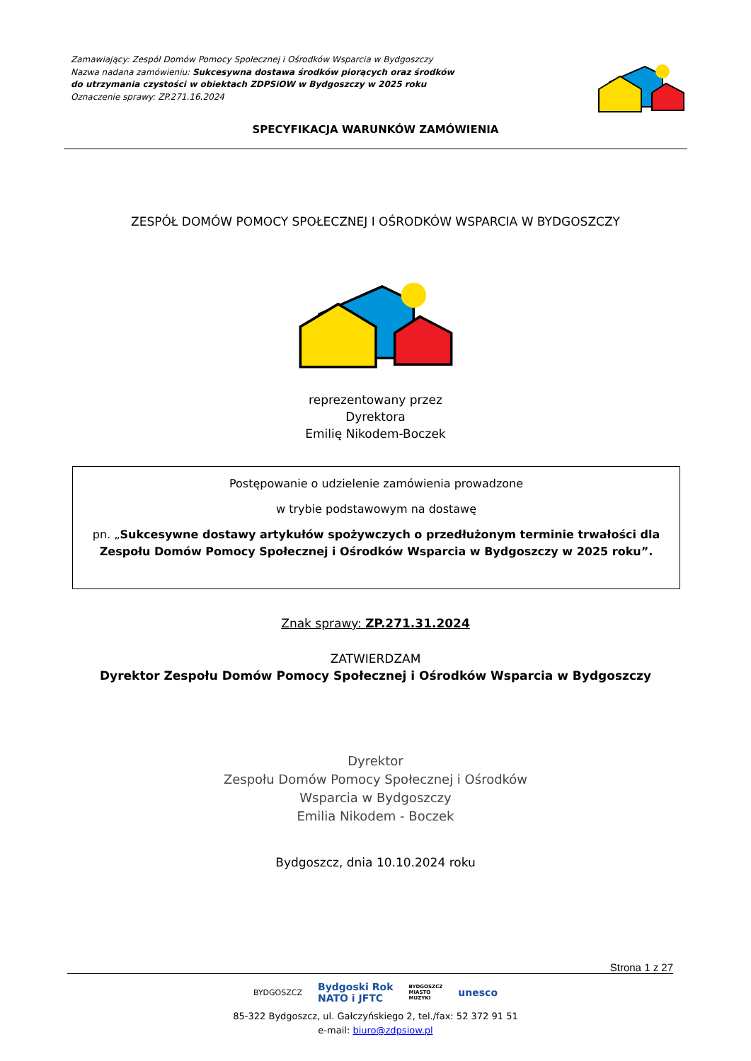Zamawiający: Zespól Domów Pomocy Społecznej i Ośrodków Wsparcia w Bydgoszczy
Nazwa nadana zamówieniu: Sukcesywna dostawa środków piorących oraz środków
do utrzymania czystości w obiektach ZDPSiOW w Bydgoszczy w 2025 roku
Oznaczenie sprawy: ZP.271.16.2024
SPECYFIKACJA WARUNKÓW ZAMÓWIENIA
ZESPÓŁ DOMÓW POMOCY SPOŁECZNEJ I OŚRODKÓW WSPARCIA W BYDGOSZCZY
reprezentowany przez
Dyrektora
Emilię Nikodem-Boczek
Postępowanie o udzielenie zamówienia prowadzone
w trybie podstawowym na dostawę
pn. „Sukcesywne dostawy artykułów spożywczych o przedłużonym terminie trwałości dla Zespołu Domów Pomocy Społecznej i Ośrodków Wsparcia w Bydgoszczy w 2025 roku”.
Znak sprawy: ZP.271.31.2024
ZATWIERDZAM
Dyrektor Zespołu Domów Pomocy Społecznej i Ośrodków Wsparcia w Bydgoszczy
Dyrektor
Zespołu Domów Pomocy Społecznej i Ośrodków
Wsparcia w Bydgoszczy
Emilia Nikodem - Boczek
Bydgoszcz, dnia 10.10.2024 roku
Strona 1 z 27
BYDGOSZCZ Bydgoski Rok
NATO i JFTC BYDGOSZCZ
MIASTO
MUZYKI unesco
85-322 Bydgoszcz, ul. Gałczyńskiego 2, tel./fax: 52 372 91 51
e-mail: biuro@zdpsiow.pl